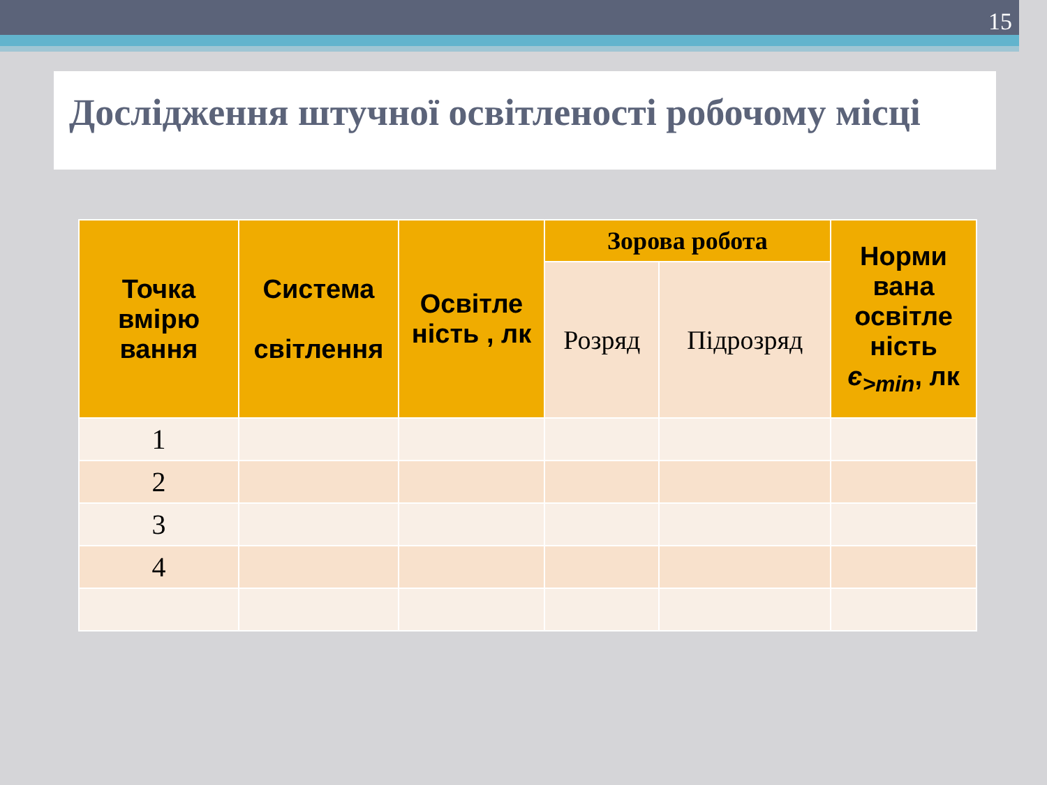15
Дослідження штучної освітленості робочому місці
| Точка вмірю вання | Система світлення | Освітле ність , лк | Зорова робота | | Норми вана освітле ність є<sub>>min</sub>, лк |
| --- | --- | --- | --- | --- | --- |
| | | | Розряд | Підрозряд | |
| 1 | | | | | |
| 2 | | | | | |
| 3 | | | | | |
| 4 | | | | | |